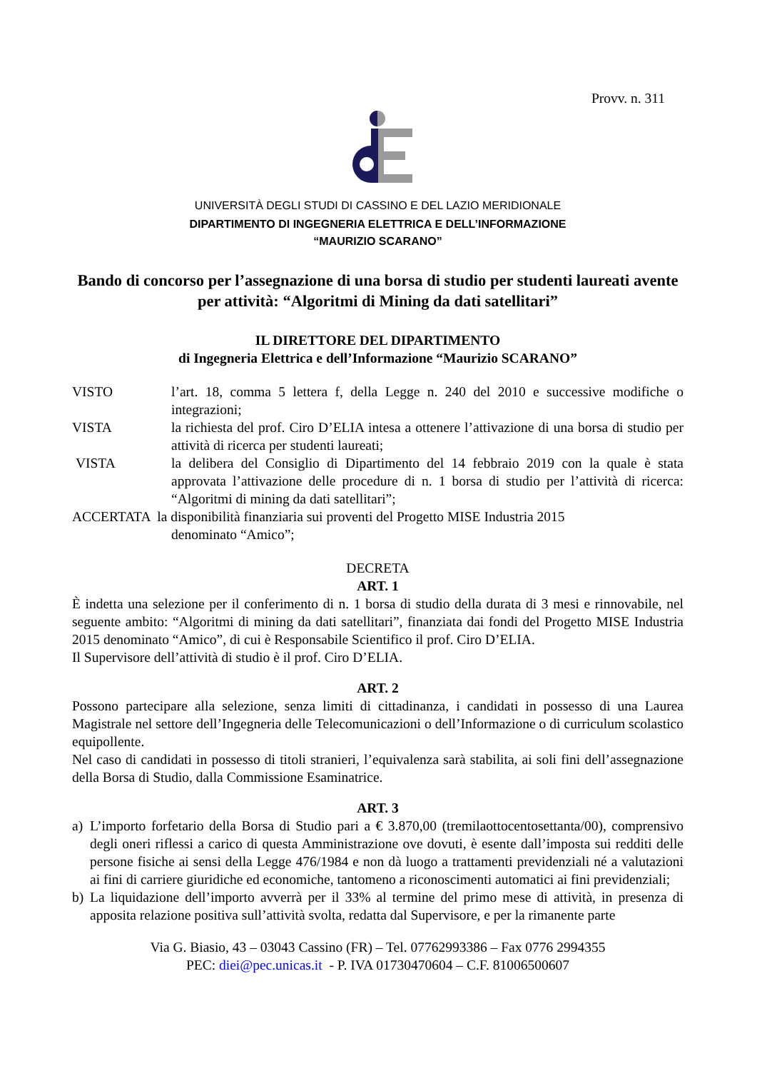Provv. n. 311
UNIVERSITÀ DEGLI STUDI DI CASSINO E DEL LAZIO MERIDIONALE
DIPARTIMENTO DI INGEGNERIA ELETTRICA E DELL’INFORMAZIONE
“MAURIZIO SCARANO”
Bando di concorso per l’assegnazione di una borsa di studio per studenti laureati avente per attività: “Algoritmi di Mining da dati satellitari”
IL DIRETTORE DEL DIPARTIMENTO
di Ingegneria Elettrica e dell’Informazione “Maurizio SCARANO”
VISTO l’art. 18, comma 5 lettera f, della Legge n. 240 del 2010 e successive modifiche o integrazioni;
VISTA la richiesta del prof. Ciro D’ELIA intesa a ottenere l’attivazione di una borsa di studio per attività di ricerca per studenti laureati;
VISTA la delibera del Consiglio di Dipartimento del 14 febbraio 2019 con la quale è stata approvata l’attivazione delle procedure di n. 1 borsa di studio per l’attività di ricerca: “Algoritmi di mining da dati satellitari”;
ACCERTATA la disponibilità finanziaria sui proventi del Progetto MISE Industria 2015
denominato “Amico”;
DECRETA
ART. 1
È indetta una selezione per il conferimento di n. 1 borsa di studio della durata di 3 mesi e rinnovabile, nel seguente ambito: “Algoritmi di mining da dati satellitari”, finanziata dai fondi del Progetto MISE Industria 2015 denominato “Amico”, di cui è Responsabile Scientifico il prof. Ciro D’ELIA.
Il Supervisore dell’attività di studio è il prof. Ciro D’ELIA.
ART. 2
Possono partecipare alla selezione, senza limiti di cittadinanza, i candidati in possesso di una Laurea Magistrale nel settore dell’Ingegneria delle Telecomunicazioni o dell’Informazione o di curriculum scolastico equipollente.
Nel caso di candidati in possesso di titoli stranieri, l’equivalenza sarà stabilita, ai soli fini dell’assegnazione della Borsa di Studio, dalla Commissione Esaminatrice.
ART. 3
a) L’importo forfetario della Borsa di Studio pari a € 3.870,00 (tremilaottocentosettanta/00), comprensivo degli oneri riflessi a carico di questa Amministrazione ove dovuti, è esente dall’imposta sui redditi delle persone fisiche ai sensi della Legge 476/1984 e non dà luogo a trattamenti previdenziali né a valutazioni ai fini di carriere giuridiche ed economiche, tantomeno a riconoscimenti automatici ai fini previdenziali;
b) La liquidazione dell’importo avverrà per il 33% al termine del primo mese di attività, in presenza di apposita relazione positiva sull’attività svolta, redatta dal Supervisore, e per la rimanente parte
Via G. Biasio, 43 – 03043 Cassino (FR) – Tel. 07762993386 – Fax 0776 2994355
PEC: diei@pec.unicas.it - P. IVA 01730470604 – C.F. 81006500607